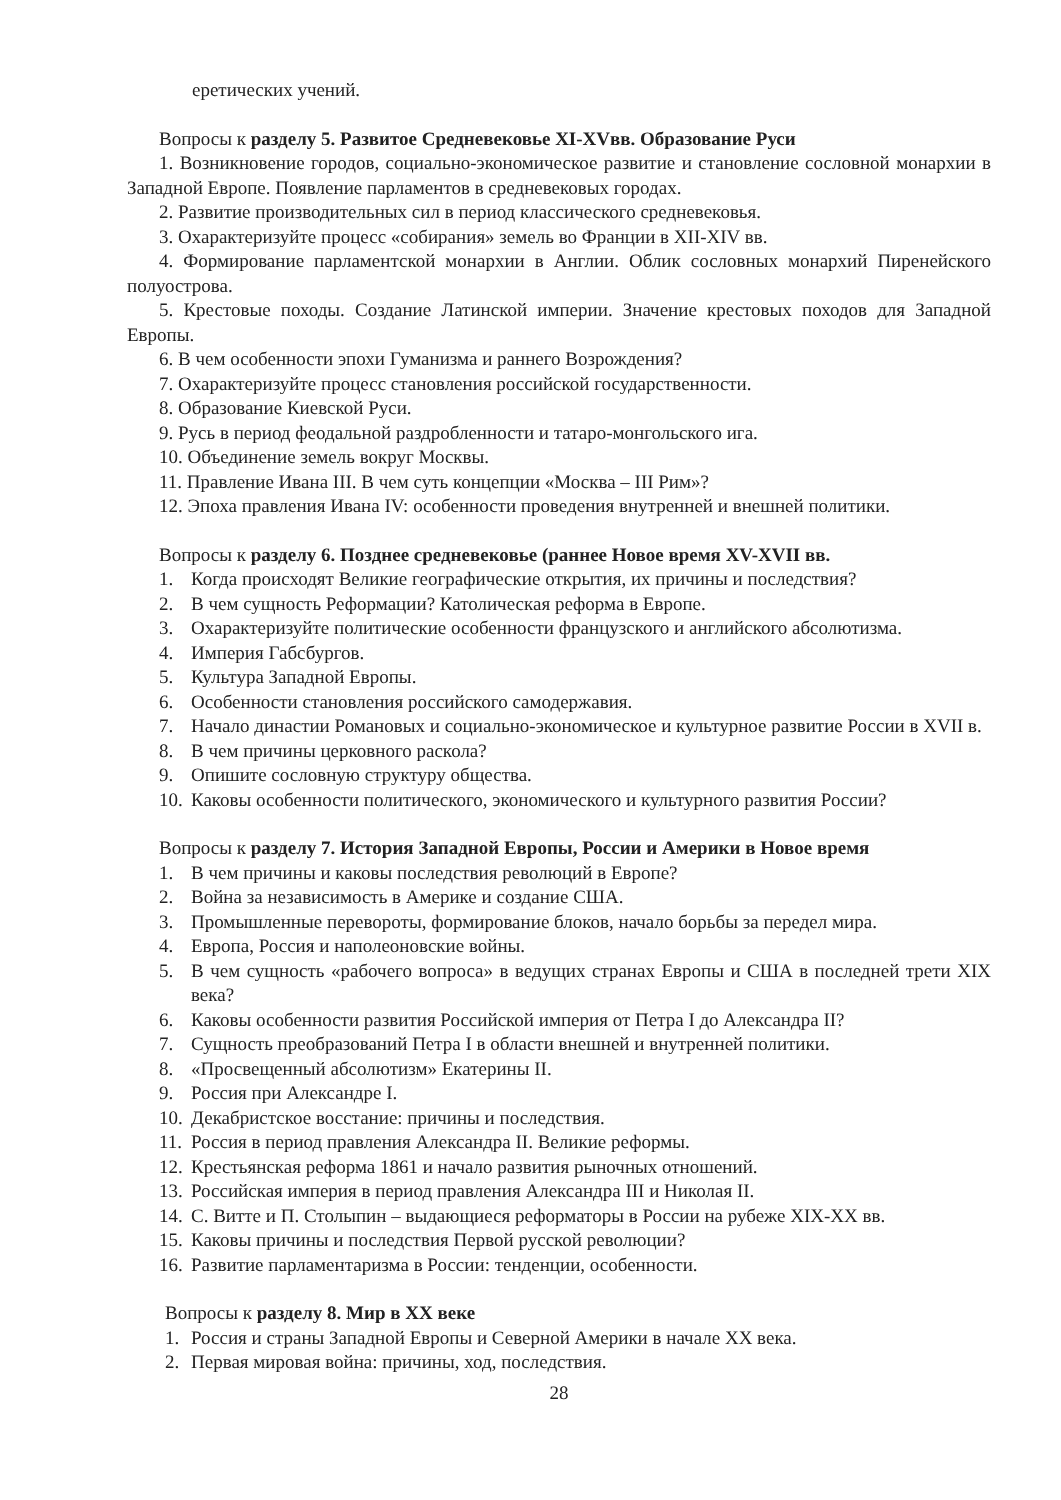еретических учений.
Вопросы к разделу 5. Развитое Средневековье XI-XVвв. Образование Руси
1. Возникновение городов, социально-экономическое развитие и становление сословной монархии в Западной Европе. Появление парламентов в средневековых городах.
2. Развитие производительных сил в период классического средневековья.
3. Охарактеризуйте процесс «собирания» земель во Франции в XII-XIV вв.
4. Формирование парламентской монархии в Англии. Облик сословных монархий Пиренейского полуострова.
5. Крестовые походы. Создание Латинской империи. Значение крестовых походов для Западной Европы.
6. В чем особенности эпохи Гуманизма и раннего Возрождения?
7. Охарактеризуйте процесс становления российской государственности.
8. Образование Киевской Руси.
9. Русь в период феодальной раздробленности и татаро-монгольского ига.
10. Объединение земель вокруг Москвы.
11. Правление Ивана III. В чем суть концепции «Москва – III Рим»?
12. Эпоха правления Ивана IV: особенности проведения внутренней и внешней политики.
Вопросы к разделу 6. Позднее средневековье (раннее Новое время XV-XVII вв.
1. Когда происходят Великие географические открытия, их причины и последствия?
2. В чем сущность Реформации? Католическая реформа в Европе.
3. Охарактеризуйте политические особенности французского и английского абсолютизма.
4. Империя Габсбургов.
5. Культура Западной Европы.
6. Особенности становления российского самодержавия.
7. Начало династии Романовых и социально-экономическое и культурное развитие России в XVII в.
8. В чем причины церковного раскола?
9. Опишите сословную структуру общества.
10. Каковы особенности политического, экономического и культурного развития России?
Вопросы к разделу 7. История Западной Европы, России и Америки в Новое время
1. В чем причины и каковы последствия революций в Европе?
2. Война за независимость в Америке и создание США.
3. Промышленные перевороты, формирование блоков, начало борьбы за передел мира.
4. Европа, Россия и наполеоновские войны.
5. В чем сущность «рабочего вопроса» в ведущих странах Европы и США в последней трети XIX века?
6. Каковы особенности развития Российской империя от Петра I до Александра II?
7. Сущность преобразований Петра I в области внешней и внутренней политики.
8. «Просвещенный абсолютизм» Екатерины II.
9. Россия при Александре I.
10. Декабристское восстание: причины и последствия.
11. Россия в период правления Александра II. Великие реформы.
12. Крестьянская реформа 1861 и начало развития рыночных отношений.
13. Российская империя в период правления Александра III и Николая II.
14. С. Витте и П. Столыпин – выдающиеся реформаторы в России на рубеже XIX-XX вв.
15. Каковы причины и последствия Первой русской революции?
16. Развитие парламентаризма в России: тенденции, особенности.
Вопросы к разделу 8. Мир в XX веке
1. Россия и страны Западной Европы и Северной Америки в начале XX века.
2. Первая мировая война: причины, ход, последствия.
28